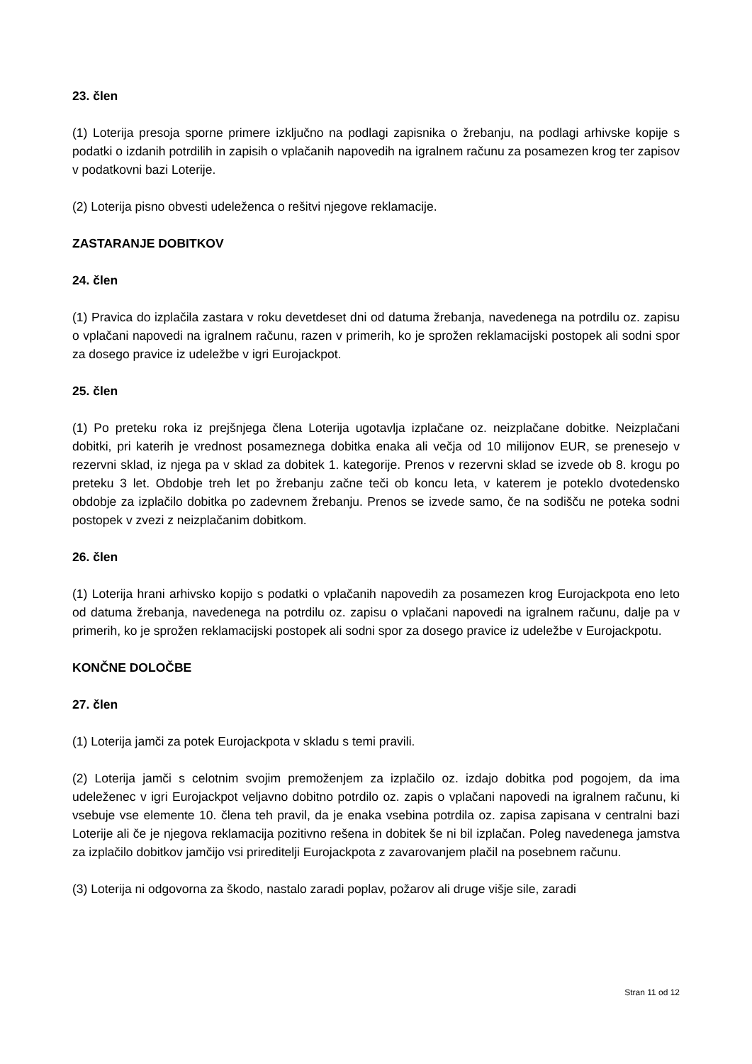23. člen
(1) Loterija presoja sporne primere izključno na podlagi zapisnika o žrebanju, na podlagi arhivske kopije s podatki o izdanih potrdilih in zapisih o vplačanih napovedih na igralnem računu za posamezen krog ter zapisov v podatkovni bazi Loterije.
(2) Loterija pisno obvesti udeleženca o rešitvi njegove reklamacije.
ZASTARANJE DOBITKOV
24. člen
(1) Pravica do izplačila zastara v roku devetdeset dni od datuma žrebanja, navedenega na potrdilu oz. zapisu o vplačani napovedi na igralnem računu, razen v primerih, ko je sprožen reklamacijski postopek ali sodni spor za dosego pravice iz udeležbe v igri Eurojackpot.
25. člen
(1) Po preteku roka iz prejšnjega člena Loterija ugotavlja izplačane oz. neizplačane dobitke. Neizplačani dobitki, pri katerih je vrednost posameznega dobitka enaka ali večja od 10 milijonov EUR, se prenesejo v rezervni sklad, iz njega pa v sklad za dobitek 1. kategorije. Prenos v rezervni sklad se izvede ob 8. krogu po preteku 3 let. Obdobje treh let po žrebanju začne teči ob koncu leta, v katerem je poteklo dvotedensko obdobje za izplačilo dobitka po zadevnem žrebanju. Prenos se izvede samo, če na sodišču ne poteka sodni postopek v zvezi z neizplačanim dobitkom.
26. člen
(1) Loterija hrani arhivsko kopijo s podatki o vplačanih napovedih za posamezen krog Eurojackpota eno leto od datuma žrebanja, navedenega na potrdilu oz. zapisu o vplačani napovedi na igralnem računu, dalje pa v primerih, ko je sprožen reklamacijski postopek ali sodni spor za dosego pravice iz udeležbe v Eurojackpotu.
KONČNE DOLOČBE
27. člen
(1) Loterija jamči za potek Eurojackpota v skladu s temi pravili.
(2) Loterija jamči s celotnim svojim premoženjem za izplačilo oz. izdajo dobitka pod pogojem, da ima udeleženec v igri Eurojackpot veljavno dobitno potrdilo oz. zapis o vplačani napovedi na igralnem računu, ki vsebuje vse elemente 10. člena teh pravil, da je enaka vsebina potrdila oz. zapisa zapisana v centralni bazi Loterije ali če je njegova reklamacija pozitivno rešena in dobitek še ni bil izplačan. Poleg navedenega jamstva za izplačilo dobitkov jamčijo vsi prireditelji Eurojackpota z zavarovanjem plačil na posebnem računu.
(3) Loterija ni odgovorna za škodo, nastalo zaradi poplav, požarov ali druge višje sile, zaradi
Stran 11 od 12